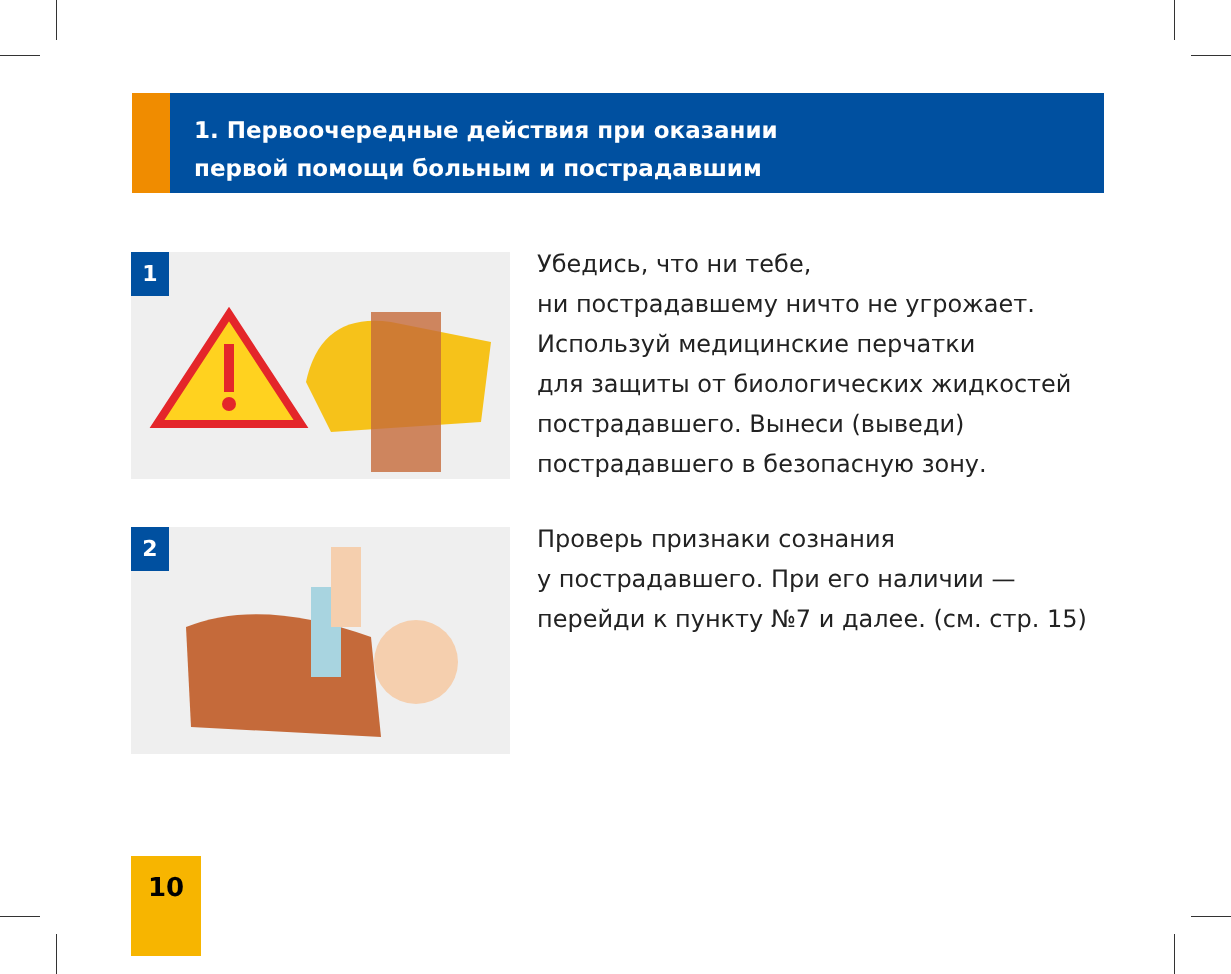1. Первоочередные действия при оказании
первой помощи больным и пострадавшим
1
Убедись, что ни тебе,
ни пострадавшему ничто не угрожает.
Используй медицинские перчатки
для защиты от биологических жидкостей
пострадавшего. Вынеси (выведи)
пострадавшего в безопасную зону.
2
Проверь признаки сознания
у пострадавшего. При его наличии —
перейди к пункту №7 и далее. (см. стр. 15)
10